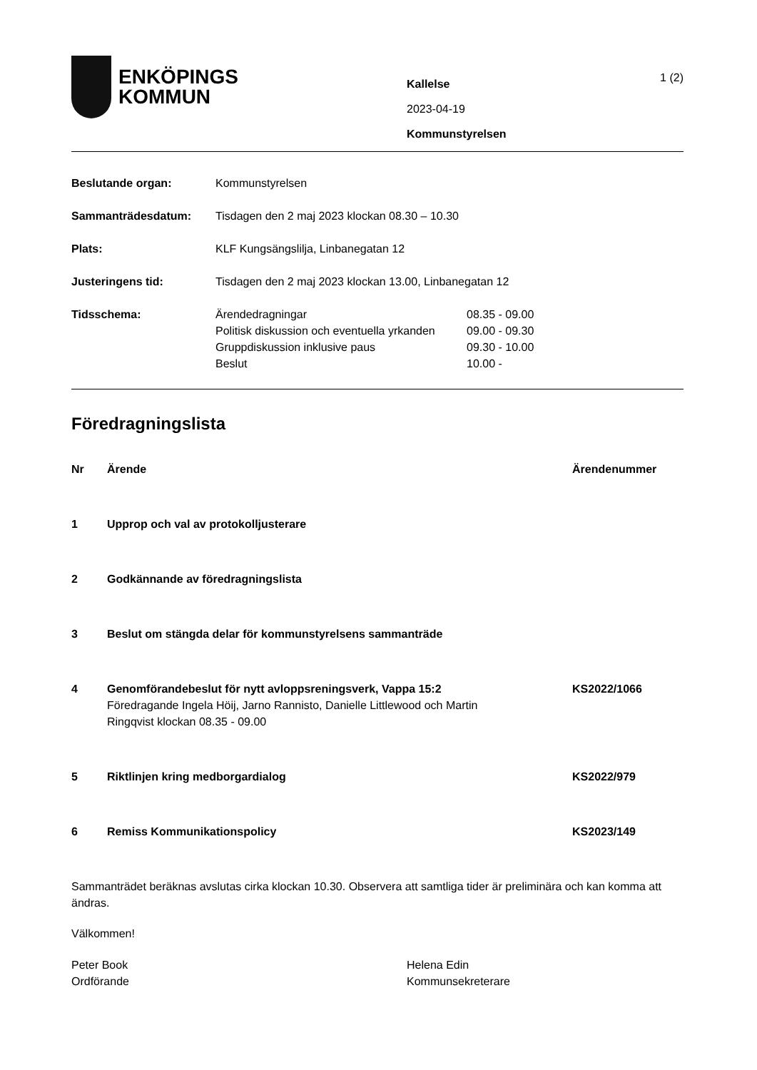ENKÖPINGS
KOMMUN
Kallelse
2023-04-19
Kommunstyrelsen
1 (2)
| Beslutande organ: | Kommunstyrelsen | |
| Sammanträdesdatum: | Tisdagen den 2 maj 2023 klockan 08.30 – 10.30 | |
| Plats: | KLF Kungsängslilja, Linbanegatan 12 | |
| Justeringens tid: | Tisdagen den 2 maj 2023 klockan 13.00, Linbanegatan 12 | |
| Tidsschema: | Ärendedragningar | 08.35 - 09.00 |
| | Politisk diskussion och eventuella yrkanden | 09.00 - 09.30 |
| | Gruppdiskussion inklusive paus | 09.30 - 10.00 |
| | Beslut | 10.00 - |
Föredragningslista
| Nr | Ärende | Ärendenummer |
| 1 | Upprop och val av protokolljusterare | |
| 2 | Godkännande av föredragningslista | |
| 3 | Beslut om stängda delar för kommunstyrelsens sammanträde | |
| 4 | Genomförandebeslut för nytt avloppsreningsverk, Vappa 15:2 Föredragande Ingela Höij, Jarno Rannisto, Danielle Littlewood och Martin Ringqvist klockan 08.35 - 09.00 | KS2022/1066 |
| 5 | Riktlinjen kring medborgardialog | KS2022/979 |
| 6 | Remiss Kommunikationspolicy | KS2023/149 |
Sammanträdet beräknas avslutas cirka klockan 10.30. Observera att samtliga tider är preliminära och kan komma att ändras.
Välkommen!
Peter Book
Ordförande
Helena Edin
Kommunsekreterare